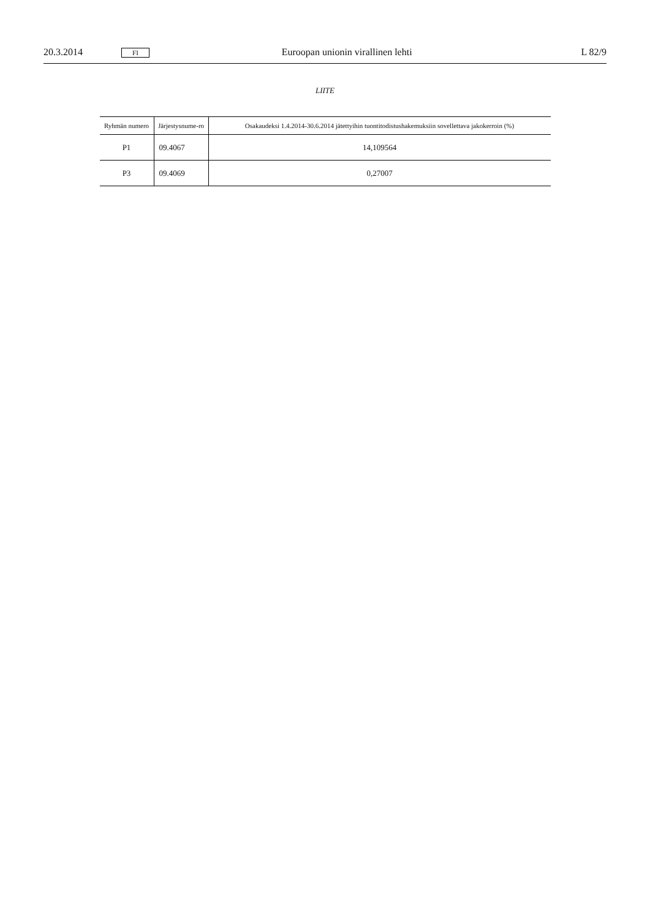20.3.2014 FI Euroopan unionin virallinen lehti L 82/9
LIITE
| Ryhmän numero | Järjestysnume-ro | Osakaudeksi 1.4.2014-30.6.2014 jätettyihin tuontitodistushakemuksiin sovellettava jakokerroin (%) |
| --- | --- | --- |
| P1 | 09.4067 | 14,109564 |
| P3 | 09.4069 | 0,27007 |